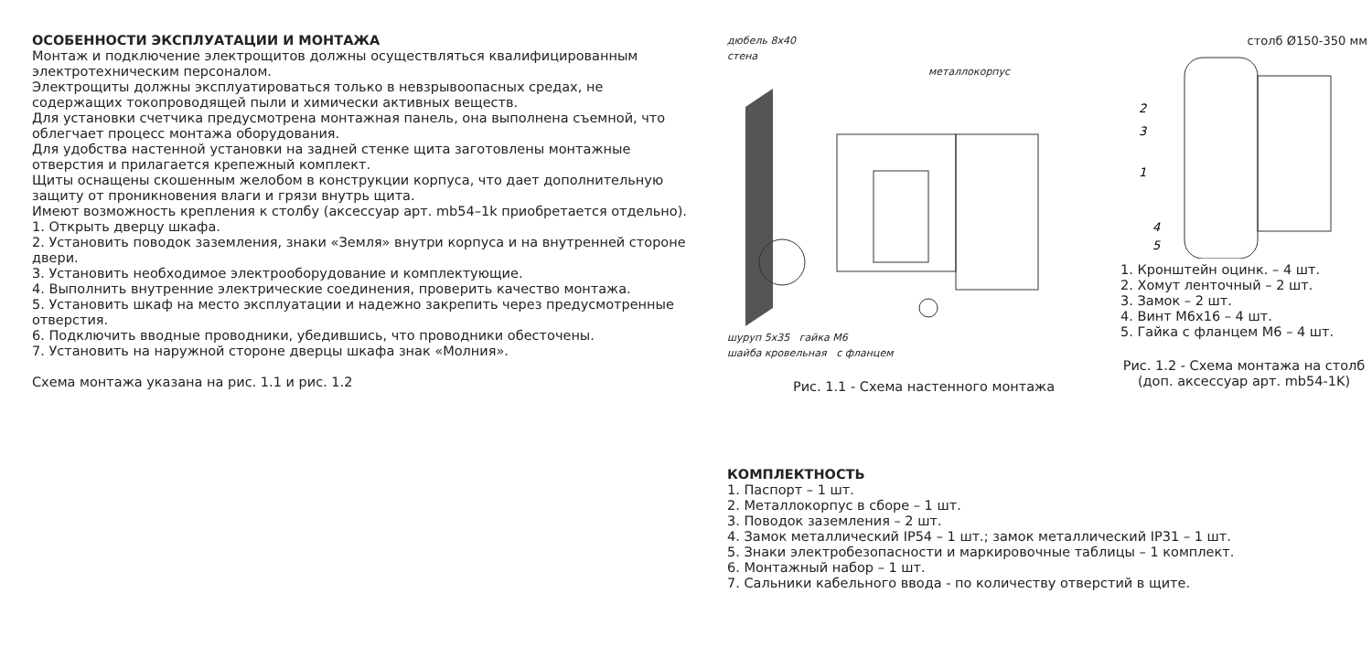ОСОБЕННОСТИ ЭКСПЛУАТАЦИИ И МОНТАЖА
Монтаж и подключение электрощитов должны осуществляться квалифицированным электротехническим персоналом.
Электрощиты должны эксплуатироваться только в невзрывоопасных средах, не содержащих токопроводящей пыли и химически активных веществ.
Для установки счетчика предусмотрена монтажная панель, она выполнена съемной, что облегчает процесс монтажа оборудования.
Для удобства настенной установки на задней стенке щита заготовлены монтажные отверстия и прилагается крепежный комплект.
Щиты оснащены скошенным желобом в конструкции корпуса, что дает дополнительную защиту от проникновения влаги и грязи внутрь щита.
Имеют возможность крепления к столбу (аксессуар арт. mb54–1k приобретается отдельно).
1. Открыть дверцу шкафа.
2. Установить поводок заземления, знаки «Земля» внутри корпуса и на внутренней стороне двери.
3. Установить необходимое электрооборудование и комплектующие.
4. Выполнить внутренние электрические соединения, проверить качество монтажа.
5. Установить шкаф на место эксплуатации и надежно закрепить через предусмотренные отверстия.
6. Подключить вводные проводники, убедившись, что проводники обесточены.
7. Установить на наружной стороне дверцы шкафа знак «Молния».
Схема монтажа указана на рис. 1.1 и рис. 1.2
дюбель 8х40
стена
металлокорпус
шуруп 5х35 гайка М6
шайба кровельная с фланцем
Рис. 1.1 - Схема настенного монтажа
столб Ø150-350 мм
2
3
1
4
5
1. Кронштейн оцинк. – 4 шт.
2. Хомут ленточный – 2 шт.
3. Замок – 2 шт.
4. Винт М6х16 – 4 шт.
5. Гайка с фланцем М6 – 4 шт.
Рис. 1.2 - Схема монтажа на столб
(доп. аксессуар арт. mb54-1K)
КОМПЛЕКТНОСТЬ
1. Паспорт – 1 шт.
2. Металлокорпус в сборе – 1 шт.
3. Поводок заземления – 2 шт.
4. Замок металлический IP54 – 1 шт.; замок металлический IP31 – 1 шт.
5. Знаки электробезопасности и маркировочные таблицы – 1 комплект.
6. Монтажный набор – 1 шт.
7. Сальники кабельного ввода - по количеству отверстий в щите.